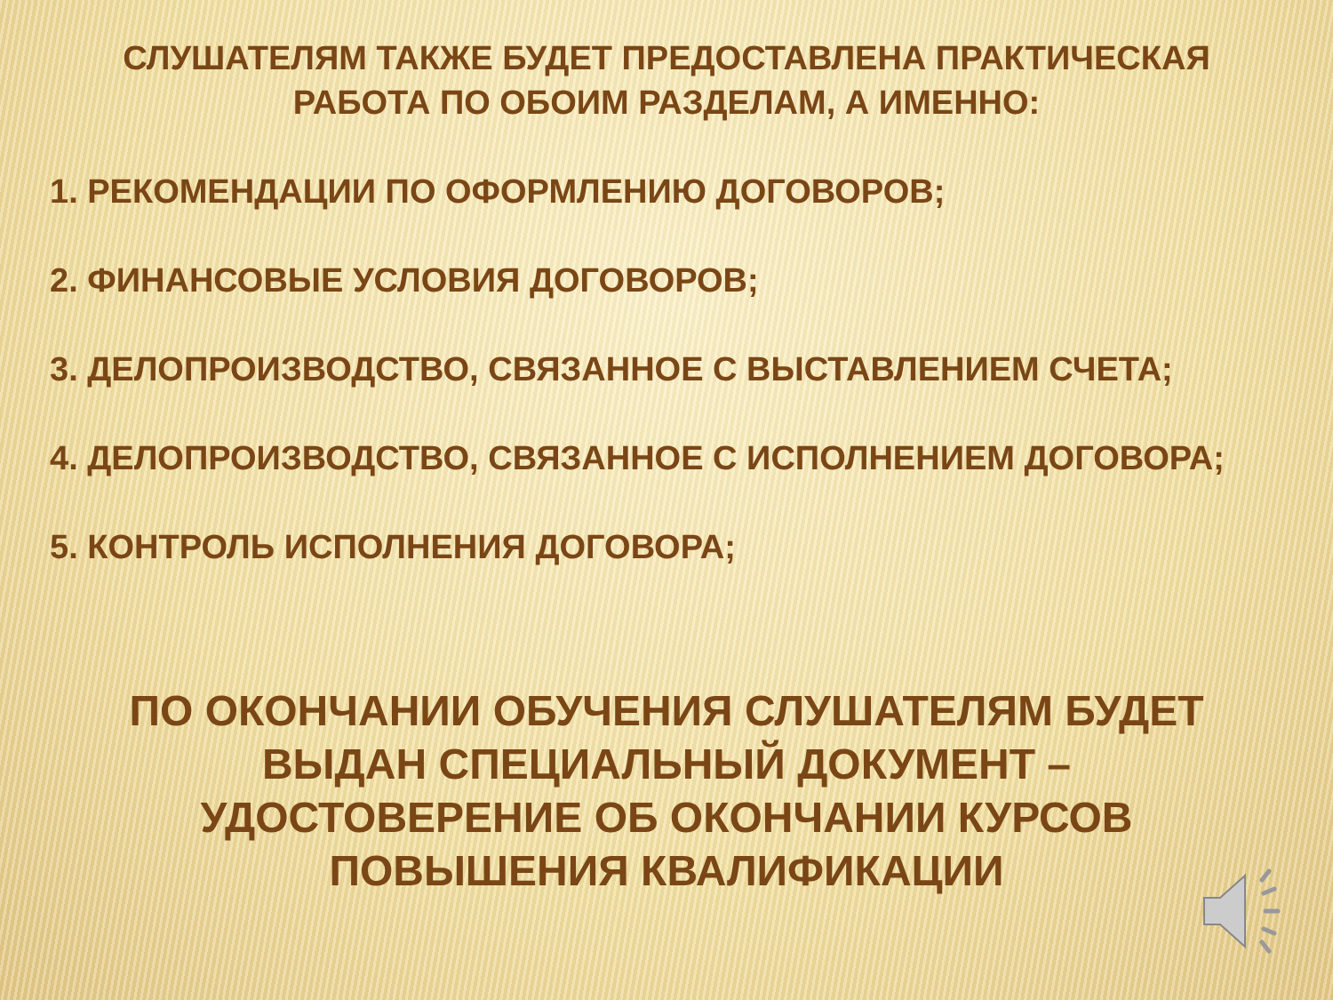СЛУШАТЕЛЯМ ТАКЖЕ БУДЕТ ПРЕДОСТАВЛЕНА ПРАКТИЧЕСКАЯ РАБОТА ПО ОБОИМ РАЗДЕЛАМ, А ИМЕННО:
1. РЕКОМЕНДАЦИИ ПО ОФОРМЛЕНИЮ ДОГОВОРОВ;
2. ФИНАНСОВЫЕ УСЛОВИЯ ДОГОВОРОВ;
3. ДЕЛОПРОИЗВОДСТВО, СВЯЗАННОЕ С ВЫСТАВЛЕНИЕМ СЧЕТА;
4. ДЕЛОПРОИЗВОДСТВО, СВЯЗАННОЕ С ИСПОЛНЕНИЕМ ДОГОВОРА;
5. КОНТРОЛЬ ИСПОЛНЕНИЯ ДОГОВОРА;
ПО ОКОНЧАНИИ ОБУЧЕНИЯ СЛУШАТЕЛЯМ БУДЕТ ВЫДАН СПЕЦИАЛЬНЫЙ ДОКУМЕНТ – УДОСТОВЕРЕНИЕ ОБ ОКОНЧАНИИ КУРСОВ ПОВЫШЕНИЯ КВАЛИФИКАЦИИ